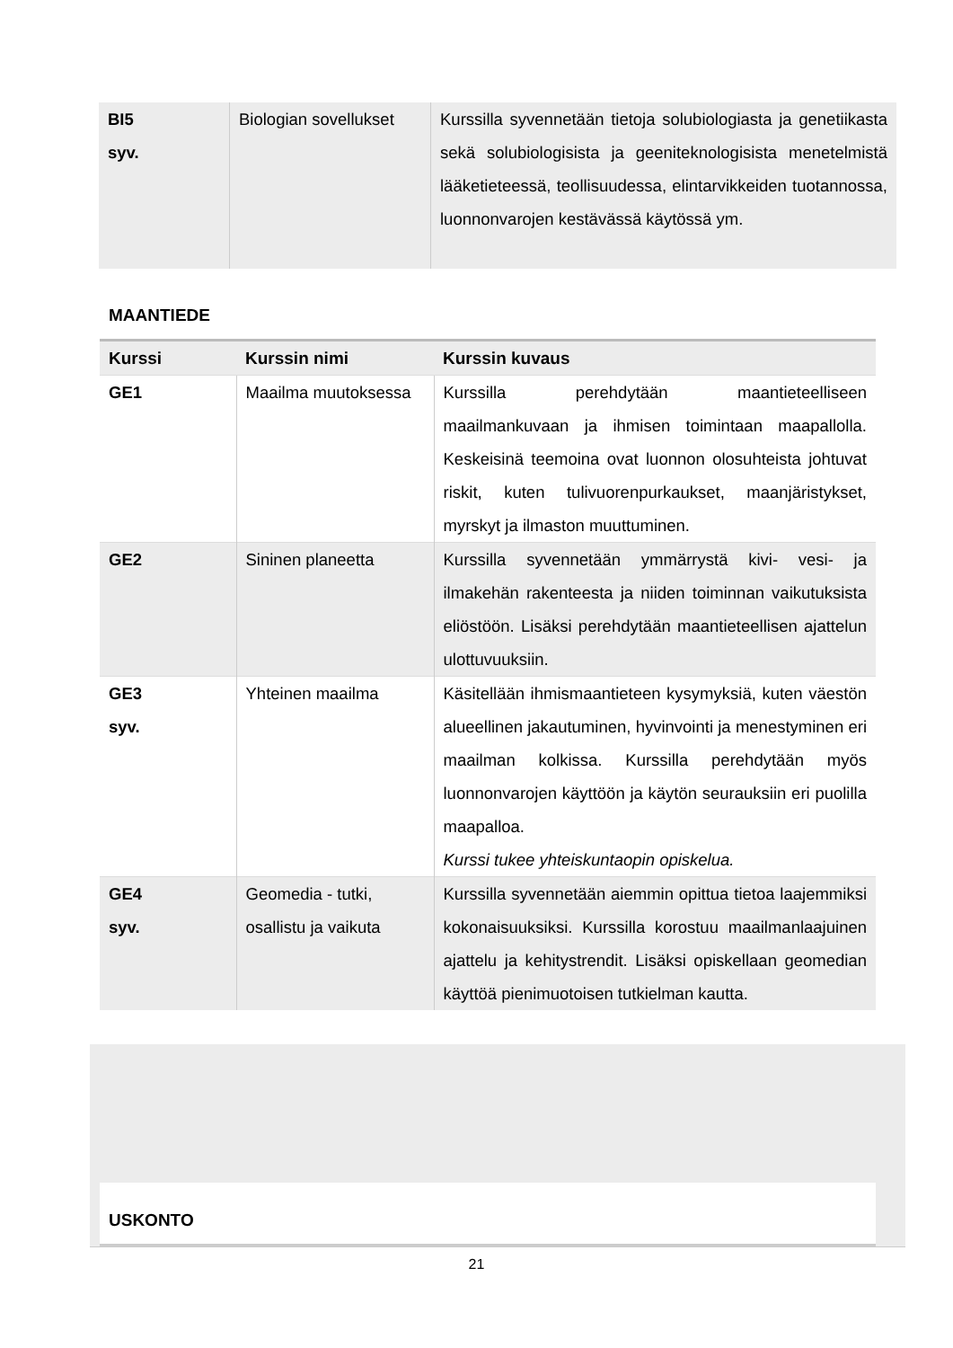| BI5 syv. | Biologian sovellukset | Kurssilla syvennetään tietoja solubiologiasta ja genetiikasta sekä solubiologisista ja geeniteknologisista menetelmistä lääketieteessä, teollisuudessa, elintarvikkeiden tuotannossa, luonnonvarojen kestävässä käytössä ym. |
MAANTIEDE
| Kurssi | Kurssin nimi | Kurssin kuvaus |
| --- | --- | --- |
| GE1 | Maailma muutoksessa | Kurssilla perehdytään maantieteelliseen maailmankuvaan ja ihmisen toimintaan maapallolla. Keskeisinä teemoina ovat luonnon olosuhteista johtuvat riskit, kuten tulivuorenpurkaukset, maanjäristykset, myrskyt ja ilmaston muuttuminen. |
| GE2 | Sininen planeetta | Kurssilla syvennetään ymmärrystä kivi- vesi- ja ilmakehän rakenteesta ja niiden toiminnan vaikutuksista eliöstöön. Lisäksi perehdytään maantieteellisen ajattelun ulottuvuuksiin. |
| GE3 syv. | Yhteinen maailma | Käsitellään ihmismaantieteen kysymyksiä, kuten väestön alueellinen jakautuminen, hyvinvointi ja menestyminen eri maailman kolkissa. Kurssilla perehdytään myös luonnonvarojen käyttöön ja käytön seurauksiin eri puolilla maapalloa. Kurssi tukee yhteiskuntaopin opiskelua. |
| GE4 syv. | Geomedia - tutki, osallistu ja vaikuta | Kurssilla syvennetään aiemmin opittua tietoa laajemmiksi kokonaisuuksiksi. Kurssilla korostuu maailmanlaajuinen ajattelu ja kehitystrendit. Lisäksi opiskellaan geomedian käyttöä pienimuotoisen tutkielman kautta. |
USKONTO
21